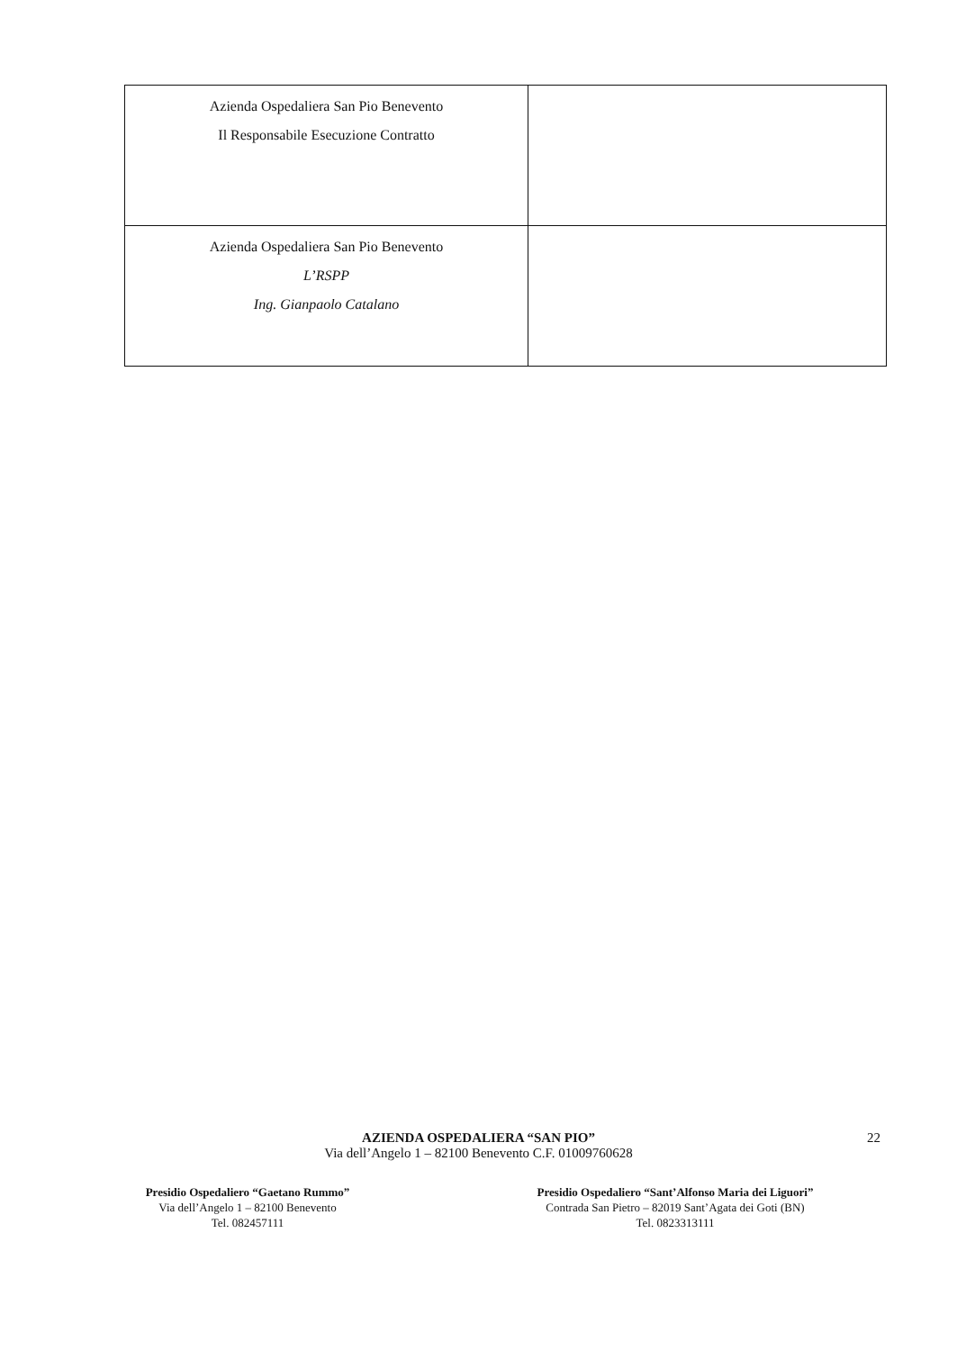| Azienda Ospedaliera San Pio Benevento Il Responsabile Esecuzione Contratto | |
| Azienda Ospedaliera San Pio Benevento L’RSPP Ing. Gianpaolo Catalano | |
AZIENDA OSPEDALIERA “SAN PIO”
Via dell’Angelo 1 – 82100 Benevento C.F. 01009760628
22
Presidio Ospedaliero “Gaetano Rummo”
Via dell’Angelo 1 – 82100 Benevento
Tel. 082457111
Presidio Ospedaliero “Sant’Alfonso Maria dei Liguori”
Contrada San Pietro – 82019 Sant’Agata dei Goti (BN)
Tel. 0823313111